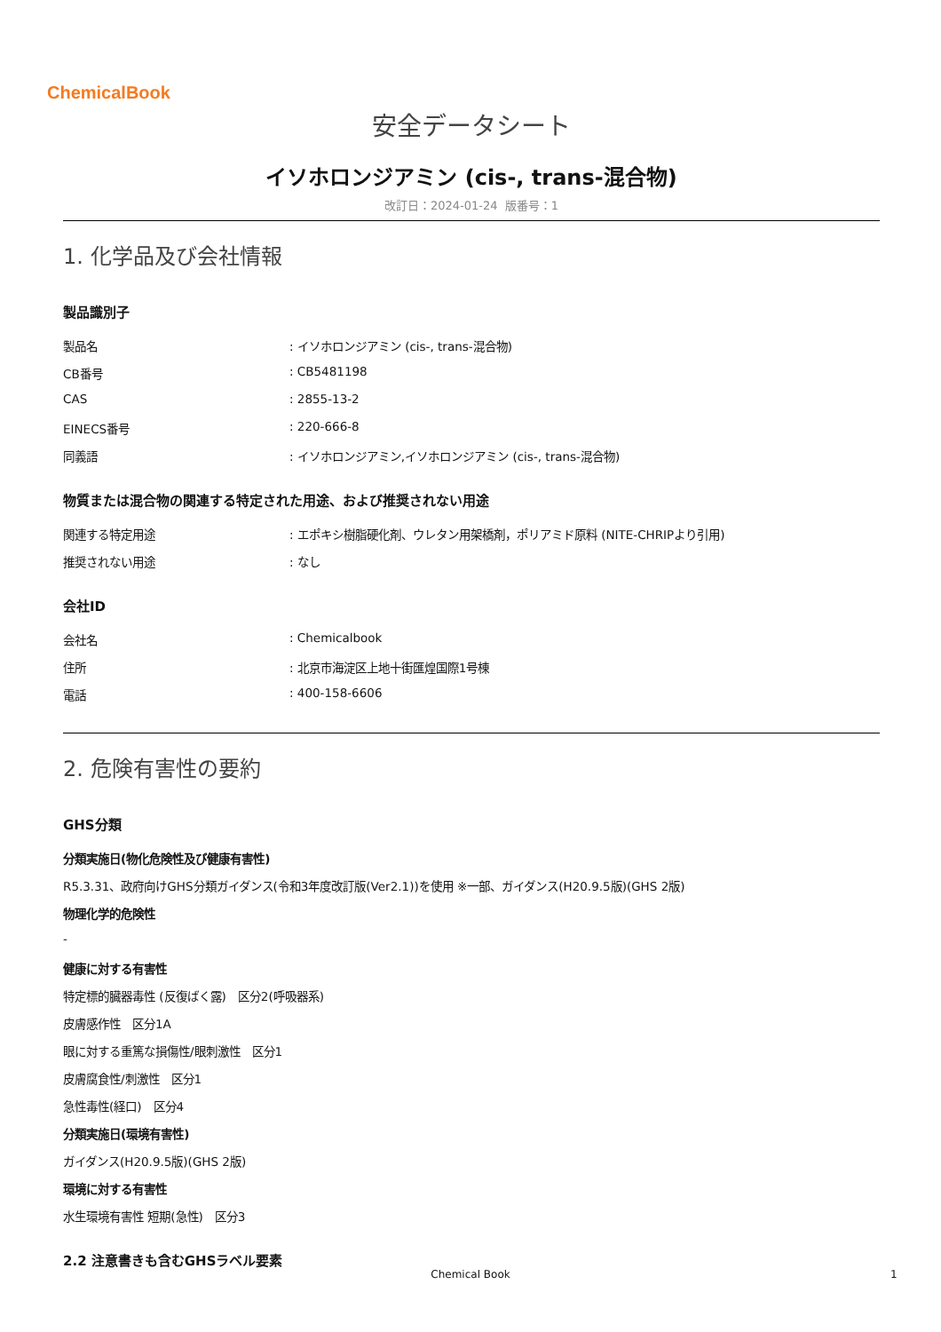ChemicalBook
安全データシート
イソホロンジアミン (cis-, trans-混合物)
改訂日：2024-01-24 版番号：1
1. 化学品及び会社情報
製品識別子
製品名: イソホロンジアミン (cis-, trans-混合物)
CB番号: CB5481198
CAS: 2855-13-2
EINECS番号: 220-666-8
同義語: イソホロンジアミン,イソホロンジアミン (cis-, trans-混合物)
物質または混合物の関連する特定された用途、および推奨されない用途
関連する特定用途: エポキシ樹脂硬化剤、ウレタン用架橋剤，ポリアミド原料 (NITE-CHRIPより引用)
推奨されない用途: なし
会社ID
会社名: Chemicalbook
住所: 北京市海淀区上地十街匯煌国際1号棟
電話: 400-158-6606
2. 危険有害性の要約
GHS分類
分類実施日(物化危険性及び健康有害性)
R5.3.31、政府向けGHS分類ガイダンス(令和3年度改訂版(Ver2.1))を使用 ※一部、ガイダンス(H20.9.5版)(GHS 2版)
物理化学的危険性
-
健康に対する有害性
特定標的臓器毒性 (反復ばく露)　区分2(呼吸器系)
皮膚感作性　区分1A
眼に対する重篤な損傷性/眼刺激性　区分1
皮膚腐食性/刺激性　区分1
急性毒性(経口)　区分4
分類実施日(環境有害性)
ガイダンス(H20.9.5版)(GHS 2版)
環境に対する有害性
水生環境有害性 短期(急性)　区分3
2.2 注意書きも含むGHSラベル要素
Chemical Book 1